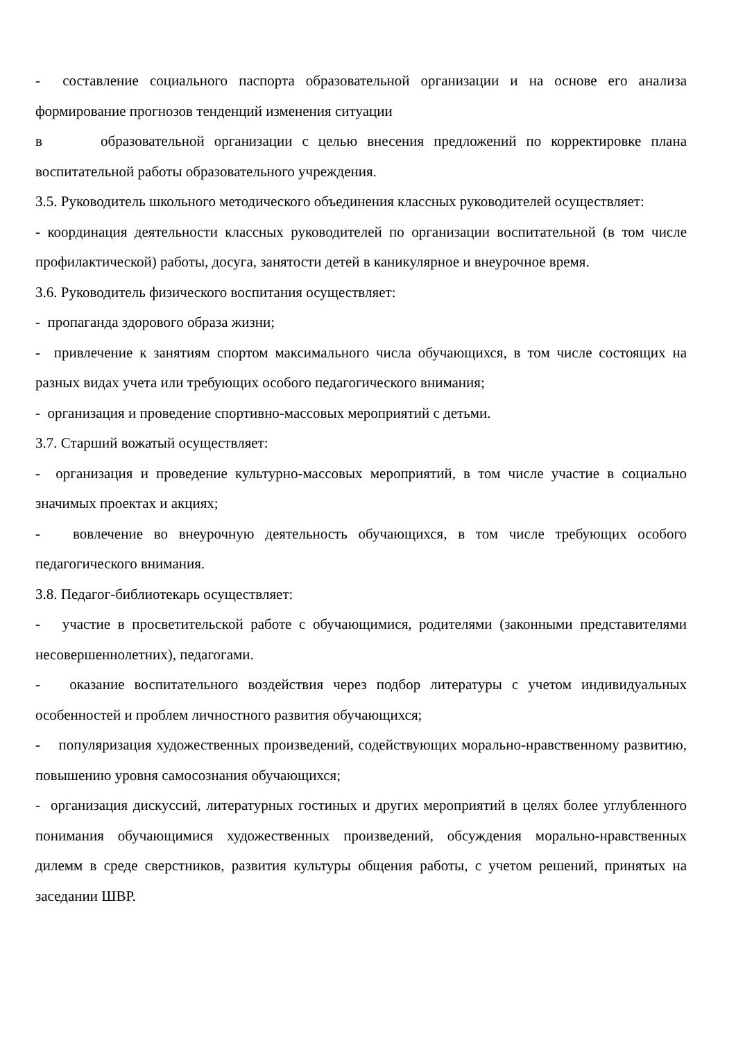- составление социального паспорта образовательной организации и на основе его анализа формирование прогнозов тенденций изменения ситуации
в образовательной организации с целью внесения предложений по корректировке плана воспитательной работы образовательного учреждения.
3.5. Руководитель школьного методического объединения классных руководителей осуществляет:
- координация деятельности классных руководителей по организации воспитательной (в том числе профилактической) работы, досуга, занятости детей в каникулярное и внеурочное время.
3.6. Руководитель физического воспитания осуществляет:
- пропаганда здорового образа жизни;
- привлечение к занятиям спортом максимального числа обучающихся, в том числе состоящих на разных видах учета или требующих особого педагогического внимания;
- организация и проведение спортивно-массовых мероприятий с детьми.
3.7. Старший вожатый осуществляет:
- организация и проведение культурно-массовых мероприятий, в том числе участие в социально значимых проектах и акциях;
- вовлечение во внеурочную деятельность обучающихся, в том числе требующих особого педагогического внимания.
3.8. Педагог-библиотекарь осуществляет:
- участие в просветительской работе с обучающимися, родителями (законными представителями несовершеннолетних), педагогами.
- оказание воспитательного воздействия через подбор литературы с учетом индивидуальных особенностей и проблем личностного развития обучающихся;
- популяризация художественных произведений, содействующих морально-нравственному развитию, повышению уровня самосознания обучающихся;
- организация дискуссий, литературных гостиных и других мероприятий в целях более углубленного понимания обучающимися художественных произведений, обсуждения морально-нравственных дилемм в среде сверстников, развития культуры общения работы, с учетом решений, принятых на заседании ШВР.